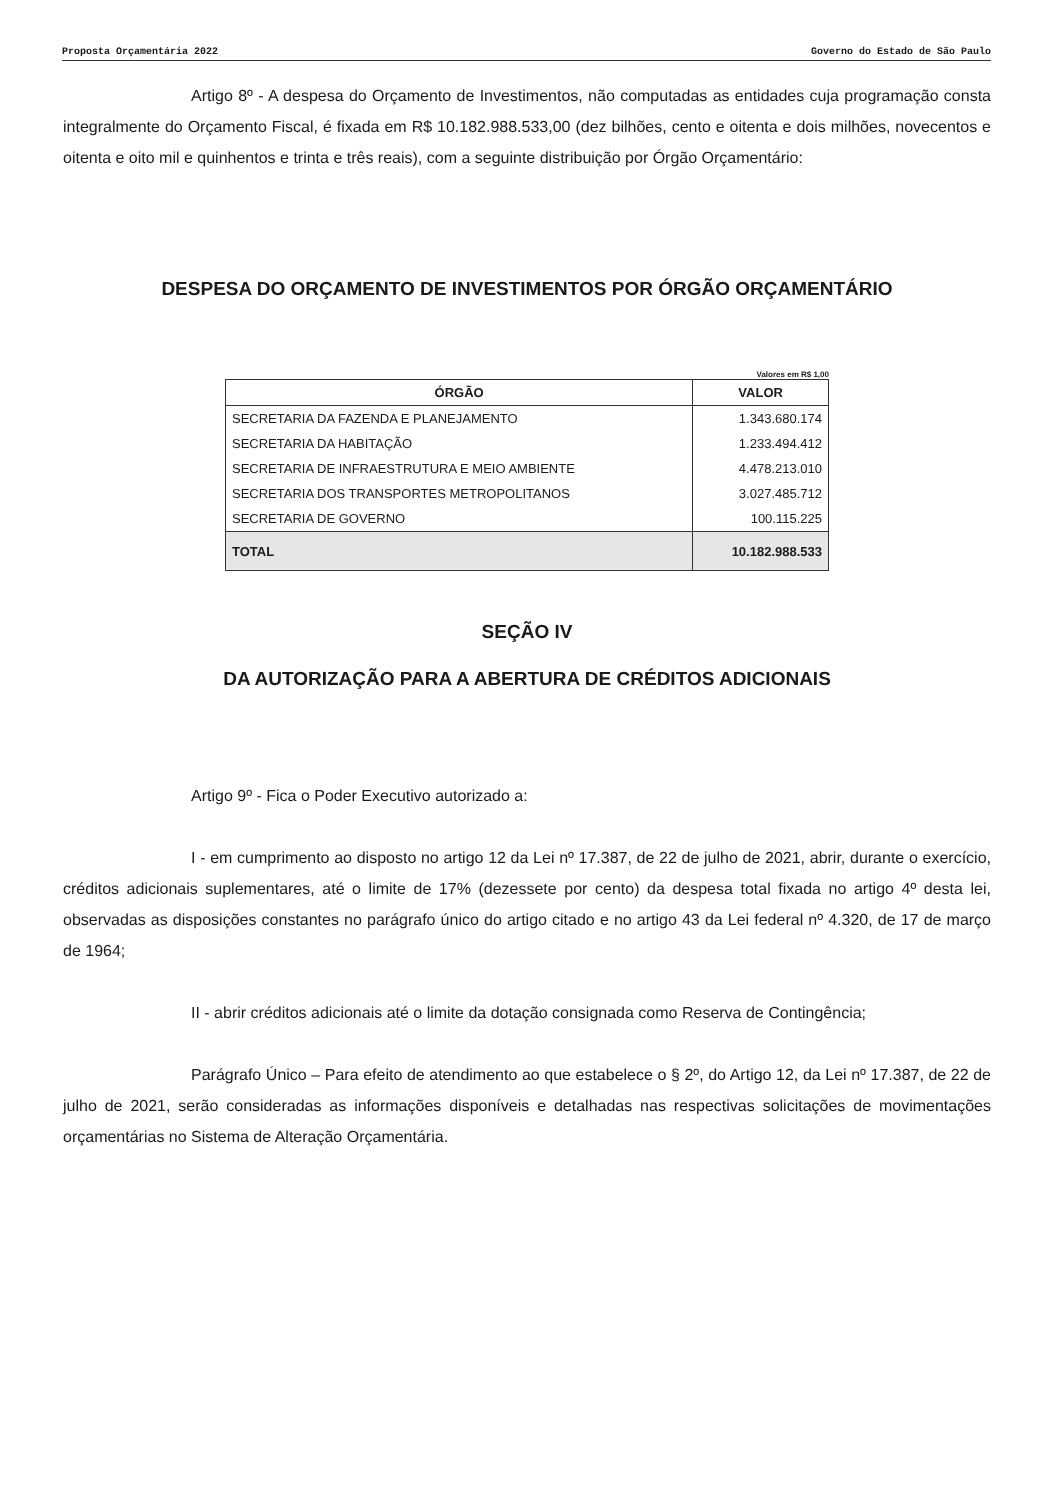Proposta Orçamentária 2022 Governo do Estado de São Paulo
Artigo 8º - A despesa do Orçamento de Investimentos, não computadas as entidades cuja programação consta integralmente do Orçamento Fiscal, é fixada em R$ 10.182.988.533,00 (dez bilhões, cento e oitenta e dois milhões, novecentos e oitenta e oito mil e quinhentos e trinta e três reais), com a seguinte distribuição por Órgão Orçamentário:
DESPESA DO ORÇAMENTO DE INVESTIMENTOS POR ÓRGÃO ORÇAMENTÁRIO
Valores em R$ 1,00
| ÓRGÃO | VALOR |
| --- | --- |
| SECRETARIA DA FAZENDA E PLANEJAMENTO | 1.343.680.174 |
| SECRETARIA DA HABITAÇÃO | 1.233.494.412 |
| SECRETARIA DE INFRAESTRUTURA E MEIO AMBIENTE | 4.478.213.010 |
| SECRETARIA DOS TRANSPORTES METROPOLITANOS | 3.027.485.712 |
| SECRETARIA DE GOVERNO | 100.115.225 |
| TOTAL | 10.182.988.533 |
SEÇÃO IV
DA AUTORIZAÇÃO PARA A ABERTURA DE CRÉDITOS ADICIONAIS
Artigo 9º - Fica o Poder Executivo autorizado a:
I - em cumprimento ao disposto no artigo 12 da Lei nº 17.387, de 22 de julho de 2021, abrir, durante o exercício, créditos adicionais suplementares, até o limite de 17% (dezessete por cento) da despesa total fixada no artigo 4º desta lei, observadas as disposições constantes no parágrafo único do artigo citado e no artigo 43 da Lei federal nº 4.320, de 17 de março de 1964;
II - abrir créditos adicionais até o limite da dotação consignada como Reserva de Contingência;
Parágrafo Único – Para efeito de atendimento ao que estabelece o § 2º, do Artigo 12, da Lei nº 17.387, de 22 de julho de 2021, serão consideradas as informações disponíveis e detalhadas nas respectivas solicitações de movimentações orçamentárias no Sistema de Alteração Orçamentária.